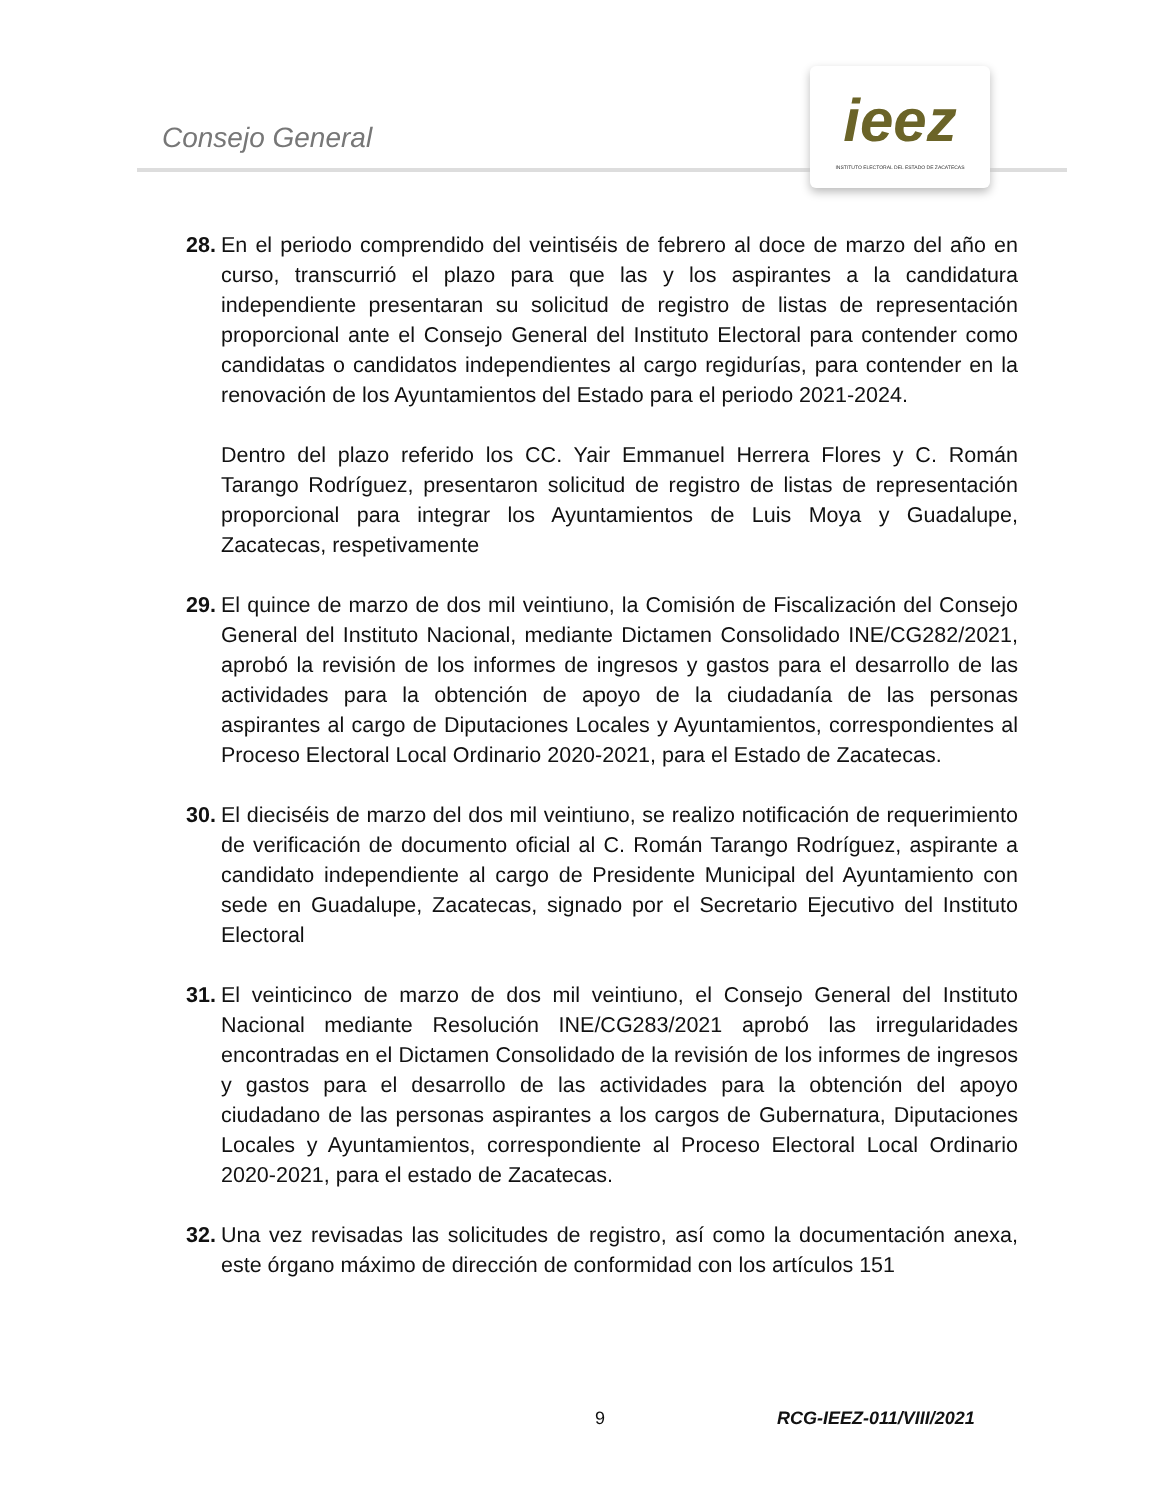Consejo General
ieez
INSTITUTO ELECTORAL DEL ESTADO DE ZACATECAS
28.
En el periodo comprendido del veintiséis de febrero al doce de marzo del año en curso, transcurrió el plazo para que las y los aspirantes a la candidatura independiente presentaran su solicitud de registro de listas de representación proporcional ante el Consejo General del Instituto Electoral para contender como candidatas o candidatos independientes al cargo regidurías, para contender en la renovación de los Ayuntamientos del Estado para el periodo 2021-2024.
Dentro del plazo referido los CC. Yair Emmanuel Herrera Flores y C. Román Tarango Rodríguez, presentaron solicitud de registro de listas de representación proporcional para integrar los Ayuntamientos de Luis Moya y Guadalupe, Zacatecas, respetivamente
29.
El quince de marzo de dos mil veintiuno, la Comisión de Fiscalización del Consejo General del Instituto Nacional, mediante Dictamen Consolidado INE/CG282/2021, aprobó la revisión de los informes de ingresos y gastos para el desarrollo de las actividades para la obtención de apoyo de la ciudadanía de las personas aspirantes al cargo de Diputaciones Locales y Ayuntamientos, correspondientes al Proceso Electoral Local Ordinario 2020-2021, para el Estado de Zacatecas.
30.
El dieciséis de marzo del dos mil veintiuno, se realizo notificación de requerimiento de verificación de documento oficial al C. Román Tarango Rodríguez, aspirante a candidato independiente al cargo de Presidente Municipal del Ayuntamiento con sede en Guadalupe, Zacatecas, signado por el Secretario Ejecutivo del Instituto Electoral
31.
El veinticinco de marzo de dos mil veintiuno, el Consejo General del Instituto Nacional mediante Resolución INE/CG283/2021 aprobó las irregularidades encontradas en el Dictamen Consolidado de la revisión de los informes de ingresos y gastos para el desarrollo de las actividades para la obtención del apoyo ciudadano de las personas aspirantes a los cargos de Gubernatura, Diputaciones Locales y Ayuntamientos, correspondiente al Proceso Electoral Local Ordinario 2020-2021, para el estado de Zacatecas.
32.
Una vez revisadas las solicitudes de registro, así como la documentación anexa, este órgano máximo de dirección de conformidad con los artículos 151
9 RCG-IEEZ-011/VIII/2021